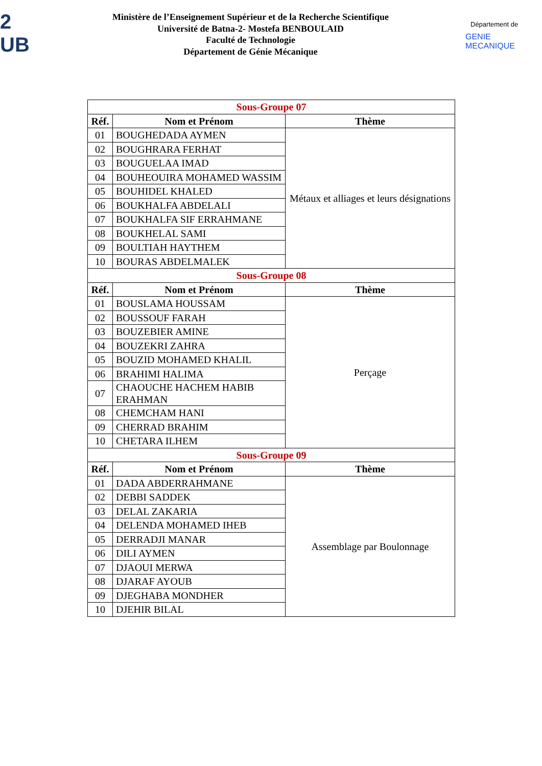2
UB
Ministère de l’Enseignement Supérieur et de la Recherche Scientifique
Université de Batna-2- Mostefa BENBOULAID
Faculté de Technologie
Département de Génie Mécanique
Département de
GENIE MECANIQUE
| Sous-Groupe 07 | | |
| --- | --- | --- |
| Réf. | Nom et Prénom | Thème |
| 01 | BOUGHEDADA AYMEN | Métaux et alliages et leurs désignations |
| 02 | BOUGHRARA FERHAT | |
| 03 | BOUGUELAA IMAD | |
| 04 | BOUHEOUIRA MOHAMED WASSIM | |
| 05 | BOUHIDEL KHALED | |
| 06 | BOUKHALFA ABDELALI | |
| 07 | BOUKHALFA SIF ERRAHMANE | |
| 08 | BOUKHELAL SAMI | |
| 09 | BOULTIAH HAYTHEM | |
| 10 | BOURAS ABDELMALEK | |
| Sous-Groupe 08 | | |
| Réf. | Nom et Prénom | Thème |
| 01 | BOUSLAMA HOUSSAM | Perçage |
| 02 | BOUSSOUF FARAH | |
| 03 | BOUZEBIER AMINE | |
| 04 | BOUZEKRI ZAHRA | |
| 05 | BOUZID MOHAMED KHALIL | |
| 06 | BRAHIMI HALIMA | |
| 07 | CHAOUCHE HACHEM HABIB ERAHMAN | |
| 08 | CHEMCHAM HANI | |
| 09 | CHERRAD BRAHIM | |
| 10 | CHETARA ILHEM | |
| Sous-Groupe 09 | | |
| Réf. | Nom et Prénom | Thème |
| 01 | DADA ABDERRAHMANE | Assemblage par Boulonnage |
| 02 | DEBBI SADDEK | |
| 03 | DELAL ZAKARIA | |
| 04 | DELENDA MOHAMED IHEB | |
| 05 | DERRADJI MANAR | |
| 06 | DILI AYMEN | |
| 07 | DJAOUI MERWA | |
| 08 | DJARAF AYOUB | |
| 09 | DJEGHABA MONDHER | |
| 10 | DJEHIR BILAL | |